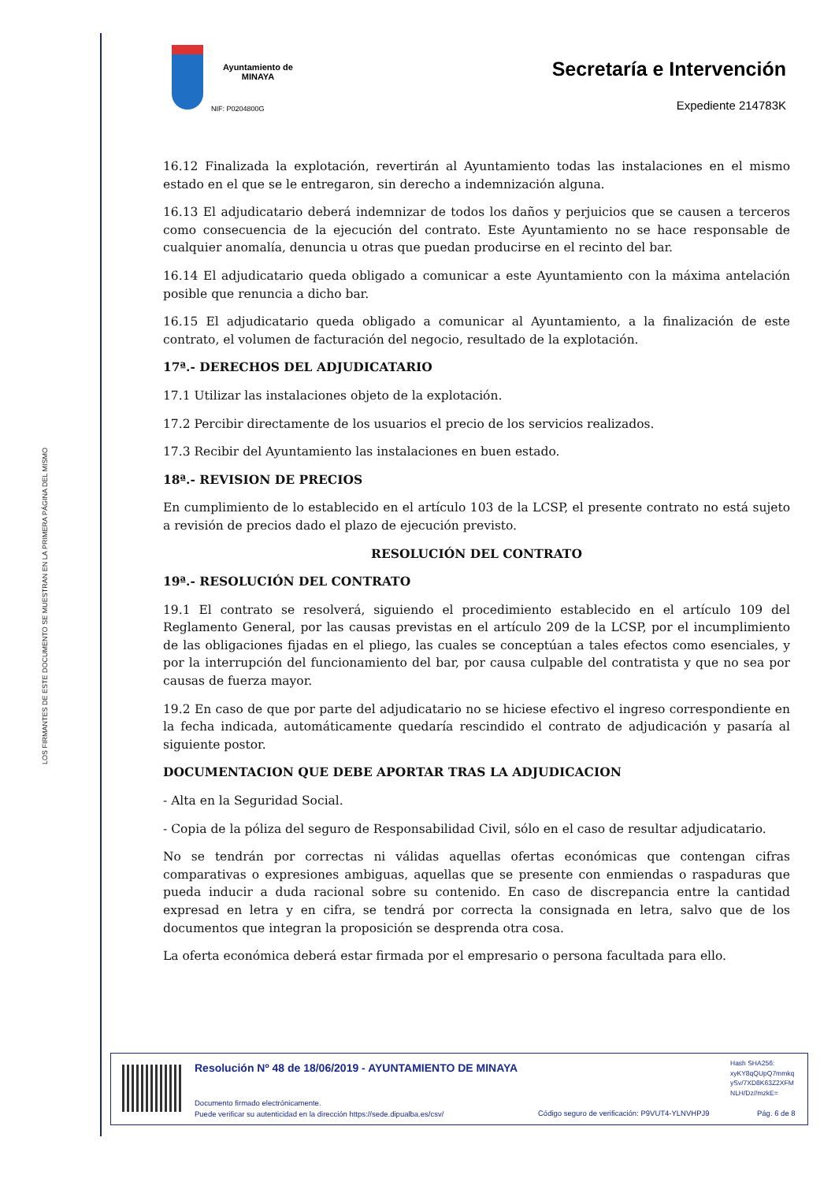LOS FIRMANTES DE ESTE DOCUMENTO SE MUESTRAN EN LA PRIMERA PÁGINA DEL MISMO
Ayuntamiento de
MINAYA
NIF: P0204800G
Secretaría e Intervención
Expediente 214783K
16.12 Finalizada la explotación, revertirán al Ayuntamiento todas las instalaciones en el mismo estado en el que se le entregaron, sin derecho a indemnización alguna.
16.13 El adjudicatario deberá indemnizar de todos los daños y perjuicios que se causen a terceros como consecuencia de la ejecución del contrato. Este Ayuntamiento no se hace responsable de cualquier anomalía, denuncia u otras que puedan producirse en el recinto del bar.
16.14 El adjudicatario queda obligado a comunicar a este Ayuntamiento con la máxima antelación posible que renuncia a dicho bar.
16.15 El adjudicatario queda obligado a comunicar al Ayuntamiento, a la finalización de este contrato, el volumen de facturación del negocio, resultado de la explotación.
17ª.- DERECHOS DEL ADJUDICATARIO
17.1 Utilizar las instalaciones objeto de la explotación.
17.2 Percibir directamente de los usuarios el precio de los servicios realizados.
17.3 Recibir del Ayuntamiento las instalaciones en buen estado.
18ª.- REVISION DE PRECIOS
En cumplimiento de lo establecido en el artículo 103 de la LCSP, el presente contrato no está sujeto a revisión de precios dado el plazo de ejecución previsto.
RESOLUCIÓN DEL CONTRATO
19ª.- RESOLUCIÓN DEL CONTRATO
19.1 El contrato se resolverá, siguiendo el procedimiento establecido en el artículo 109 del Reglamento General, por las causas previstas en el artículo 209 de la LCSP, por el incumplimiento de las obligaciones fijadas en el pliego, las cuales se conceptúan a tales efectos como esenciales, y por la interrupción del funcionamiento del bar, por causa culpable del contratista y que no sea por causas de fuerza mayor.
19.2 En caso de que por parte del adjudicatario no se hiciese efectivo el ingreso correspondiente en la fecha indicada, automáticamente quedaría rescindido el contrato de adjudicación y pasaría al siguiente postor.
DOCUMENTACION QUE DEBE APORTAR TRAS LA ADJUDICACION
- Alta en la Seguridad Social.
- Copia de la póliza del seguro de Responsabilidad Civil, sólo en el caso de resultar adjudicatario.
No se tendrán por correctas ni válidas aquellas ofertas económicas que contengan cifras comparativas o expresiones ambiguas, aquellas que se presente con enmiendas o raspaduras que pueda inducir a duda racional sobre su contenido. En caso de discrepancia entre la cantidad expresad en letra y en cifra, se tendrá por correcta la consignada en letra, salvo que de los documentos que integran la proposición se desprenda otra cosa.
La oferta económica deberá estar firmada por el empresario o persona facultada para ello.
Resolución Nº 48 de 18/06/2019 - AYUNTAMIENTO DE MINAYA
Hash SHA256:
xyKY8qQUpQ7mmkq
ySv/7XD8K63Z2XFM
NLH/Dz//mzkE=
Documento firmado electrónicamente.
Puede verificar su autenticidad en la dirección https://sede.dipualba.es/csv/
Código seguro de verificación: P9VUT4-YLNVHPJ9
Pág. 6 de 8